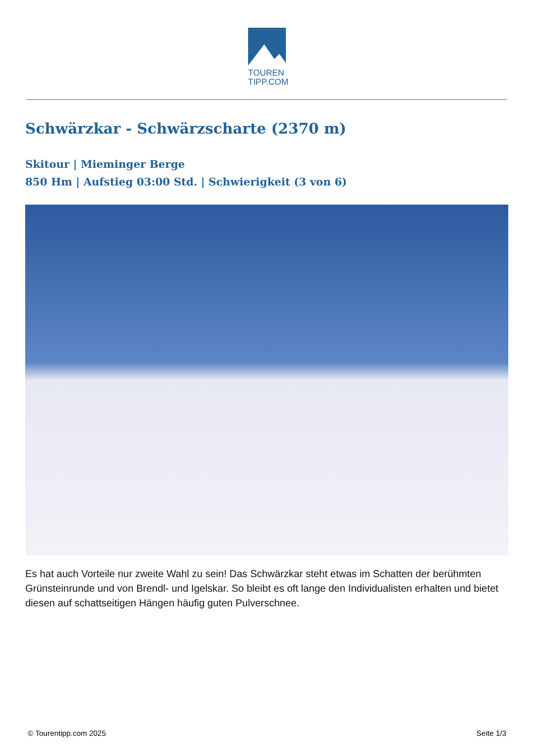TOUREN
TIPP.COM
Schwärzkar - Schwärzscharte (2370 m)
Skitour | Mieminger Berge
850 Hm | Aufstieg 03:00 Std. | Schwierigkeit (3 von 6)
Es hat auch Vorteile nur zweite Wahl zu sein! Das Schwärzkar steht etwas im Schatten der berühmten Grünsteinrunde und von Brendl- und Igelskar. So bleibt es oft lange den Individualisten erhalten und bietet diesen auf schattseitigen Hängen häufig guten Pulverschnee.
© Tourentipp.com 2025 Seite 1/3